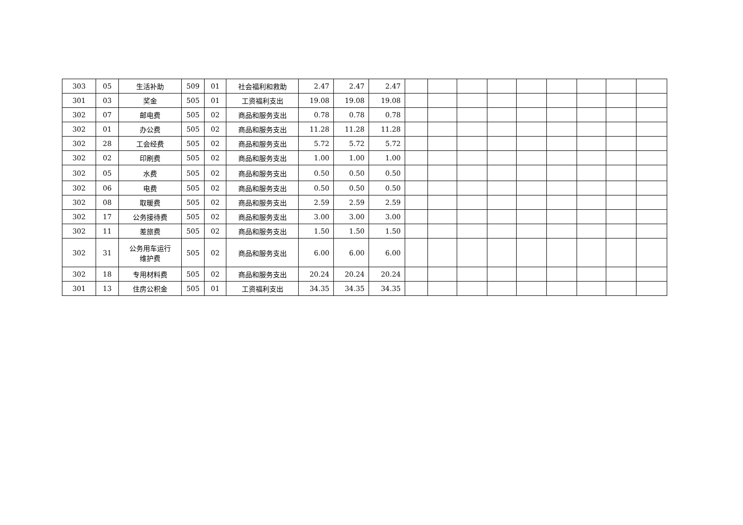| 303 | 05 | 生活补助 | 509 | 01 | 社会福利和救助 | 2.47 | 2.47 | 2.47 | | | | | | | | | |
| 301 | 03 | 奖金 | 505 | 01 | 工资福利支出 | 19.08 | 19.08 | 19.08 | | | | | | | | | |
| 302 | 07 | 邮电费 | 505 | 02 | 商品和服务支出 | 0.78 | 0.78 | 0.78 | | | | | | | | | |
| 302 | 01 | 办公费 | 505 | 02 | 商品和服务支出 | 11.28 | 11.28 | 11.28 | | | | | | | | | |
| 302 | 28 | 工会经费 | 505 | 02 | 商品和服务支出 | 5.72 | 5.72 | 5.72 | | | | | | | | | |
| 302 | 02 | 印刷费 | 505 | 02 | 商品和服务支出 | 1.00 | 1.00 | 1.00 | | | | | | | | | |
| 302 | 05 | 水费 | 505 | 02 | 商品和服务支出 | 0.50 | 0.50 | 0.50 | | | | | | | | | |
| 302 | 06 | 电费 | 505 | 02 | 商品和服务支出 | 0.50 | 0.50 | 0.50 | | | | | | | | | |
| 302 | 08 | 取暖费 | 505 | 02 | 商品和服务支出 | 2.59 | 2.59 | 2.59 | | | | | | | | | |
| 302 | 17 | 公务接待费 | 505 | 02 | 商品和服务支出 | 3.00 | 3.00 | 3.00 | | | | | | | | | |
| 302 | 11 | 差旅费 | 505 | 02 | 商品和服务支出 | 1.50 | 1.50 | 1.50 | | | | | | | | | |
| 302 | 31 | 公务用车运行 维护费 | 505 | 02 | 商品和服务支出 | 6.00 | 6.00 | 6.00 | | | | | | | | | |
| 302 | 18 | 专用材料费 | 505 | 02 | 商品和服务支出 | 20.24 | 20.24 | 20.24 | | | | | | | | | |
| 301 | 13 | 住房公积金 | 505 | 01 | 工资福利支出 | 34.35 | 34.35 | 34.35 | | | | | | | | | |